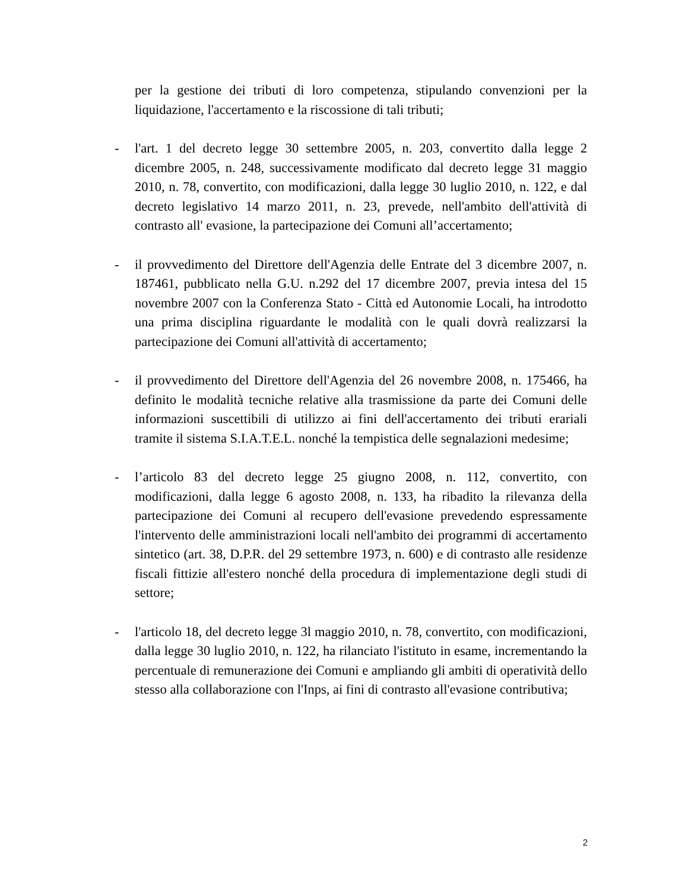per la gestione dei tributi di loro competenza, stipulando convenzioni per la liquidazione, l'accertamento e la riscossione di tali tributi;
- l'art. 1 del decreto legge 30 settembre 2005, n. 203, convertito dalla legge 2 dicembre 2005, n. 248, successivamente modificato dal decreto legge 31 maggio 2010, n. 78, convertito, con modificazioni, dalla legge 30 luglio 2010, n. 122, e dal decreto legislativo 14 marzo 2011, n. 23, prevede, nell'ambito dell'attività di contrasto all' evasione, la partecipazione dei Comuni all’accertamento;
- il provvedimento del Direttore dell'Agenzia delle Entrate del 3 dicembre 2007, n. 187461, pubblicato nella G.U. n.292 del 17 dicembre 2007, previa intesa del 15 novembre 2007 con la Conferenza Stato - Città ed Autonomie Locali, ha introdotto una prima disciplina riguardante le modalità con le quali dovrà realizzarsi la partecipazione dei Comuni all'attività di accertamento;
- il provvedimento del Direttore dell'Agenzia del 26 novembre 2008, n. 175466, ha definito le modalità tecniche relative alla trasmissione da parte dei Comuni delle informazioni suscettibili di utilizzo ai fini dell'accertamento dei tributi erariali tramite il sistema S.I.A.T.E.L. nonché la tempistica delle segnalazioni medesime;
- l’articolo 83 del decreto legge 25 giugno 2008, n. 112, convertito, con modificazioni, dalla legge 6 agosto 2008, n. 133, ha ribadito la rilevanza della partecipazione dei Comuni al recupero dell'evasione prevedendo espressamente l'intervento delle amministrazioni locali nell'ambito dei programmi di accertamento sintetico (art. 38, D.P.R. del 29 settembre 1973, n. 600) e di contrasto alle residenze fiscali fittizie all'estero nonché della procedura di implementazione degli studi di settore;
- l'articolo 18, del decreto legge 3l maggio 2010, n. 78, convertito, con modificazioni, dalla legge 30 luglio 2010, n. 122, ha rilanciato l'istituto in esame, incrementando la percentuale di remunerazione dei Comuni e ampliando gli ambiti di operatività dello stesso alla collaborazione con l'Inps, ai fini di contrasto all'evasione contributiva;
2